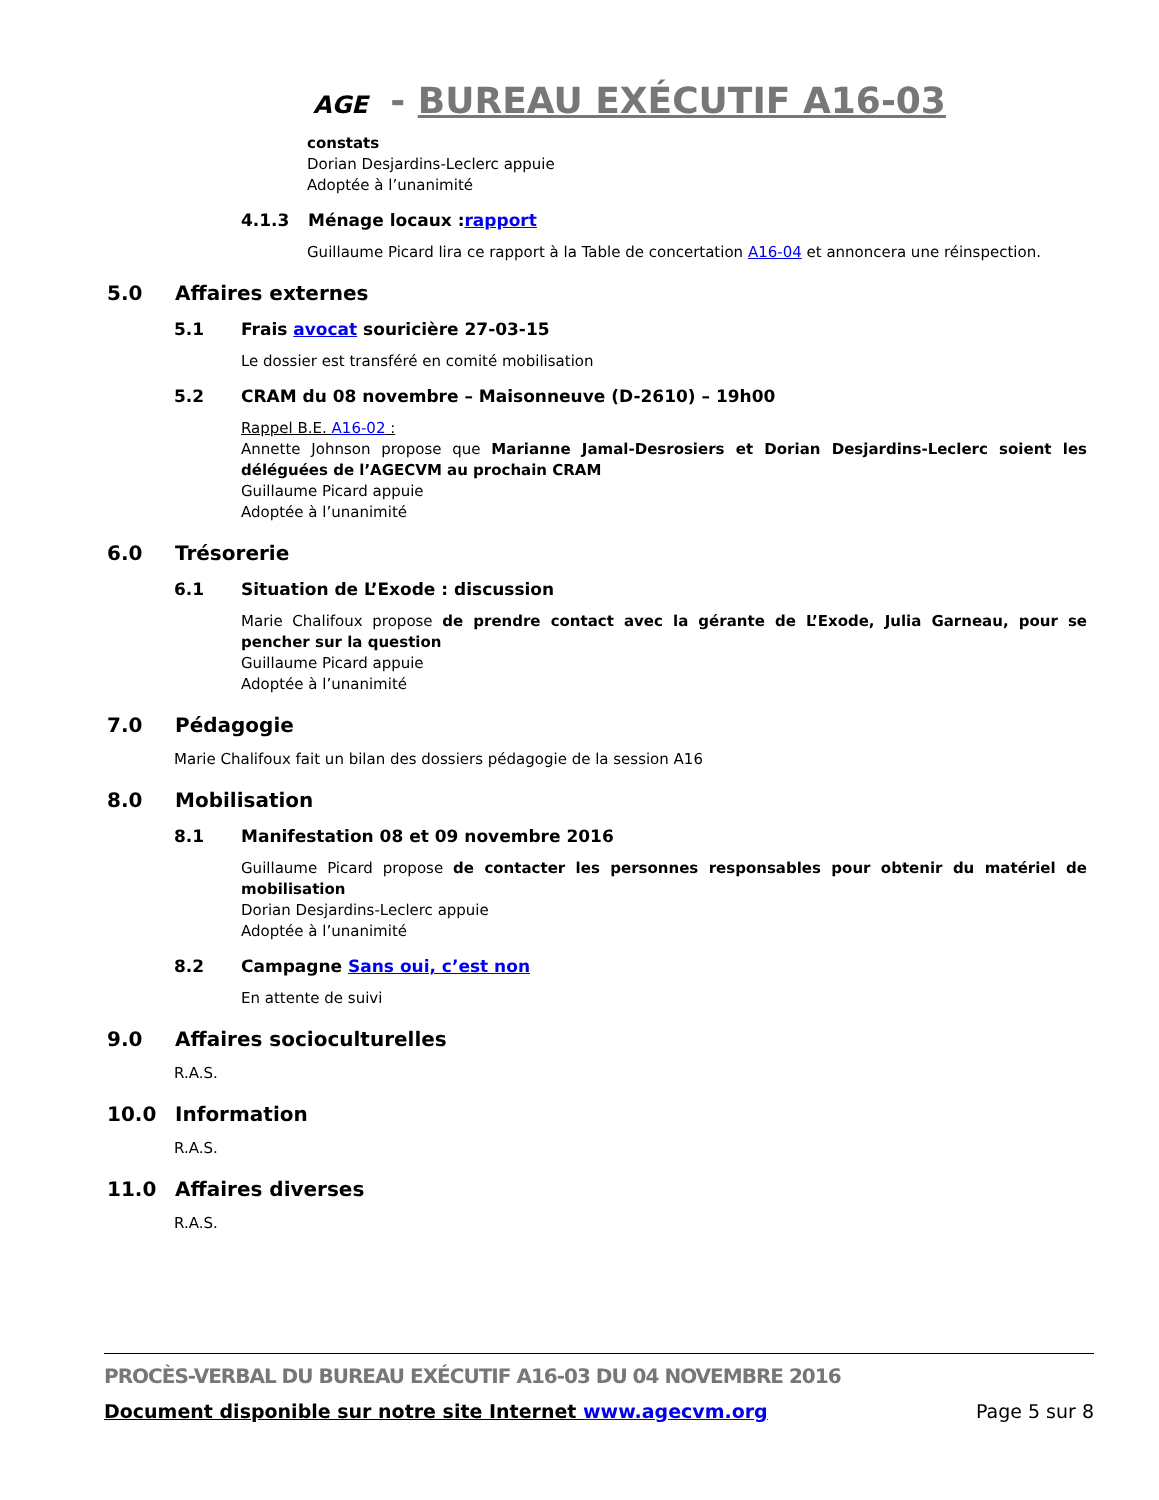AGE - BUREAU EXÉCUTIF A16-03
constats
Dorian Desjardins-Leclerc appuie
Adoptée à l’unanimité
4.1.3 Ménage locaux : rapport
Guillaume Picard lira ce rapport à la Table de concertation A16-04 et annoncera une réinspection.
5.0 Affaires externes
5.1 Frais avocat souricière 27-03-15
Le dossier est transféré en comité mobilisation
5.2 CRAM du 08 novembre – Maisonneuve (D-2610) – 19h00
Rappel B.E. A16-02 :
Annette Johnson propose que Marianne Jamal-Desrosiers et Dorian Desjardins-Leclerc soient les déléguées de l’AGECVM au prochain CRAM
Guillaume Picard appuie
Adoptée à l’unanimité
6.0 Trésorerie
6.1 Situation de L’Exode : discussion
Marie Chalifoux propose de prendre contact avec la gérante de L’Exode, Julia Garneau, pour se pencher sur la question
Guillaume Picard appuie
Adoptée à l’unanimité
7.0 Pédagogie
Marie Chalifoux fait un bilan des dossiers pédagogie de la session A16
8.0 Mobilisation
8.1 Manifestation 08 et 09 novembre 2016
Guillaume Picard propose de contacter les personnes responsables pour obtenir du matériel de mobilisation
Dorian Desjardins-Leclerc appuie
Adoptée à l’unanimité
8.2 Campagne Sans oui, c’est non
En attente de suivi
9.0 Affaires socioculturelles
R.A.S.
10.0 Information
R.A.S.
11.0 Affaires diverses
R.A.S.
PROCÈS-VERBAL DU BUREAU EXÉCUTIF A16-03 DU 04 NOVEMBRE 2016
Document disponible sur notre site Internet www.agecvm.org Page 5 sur 8